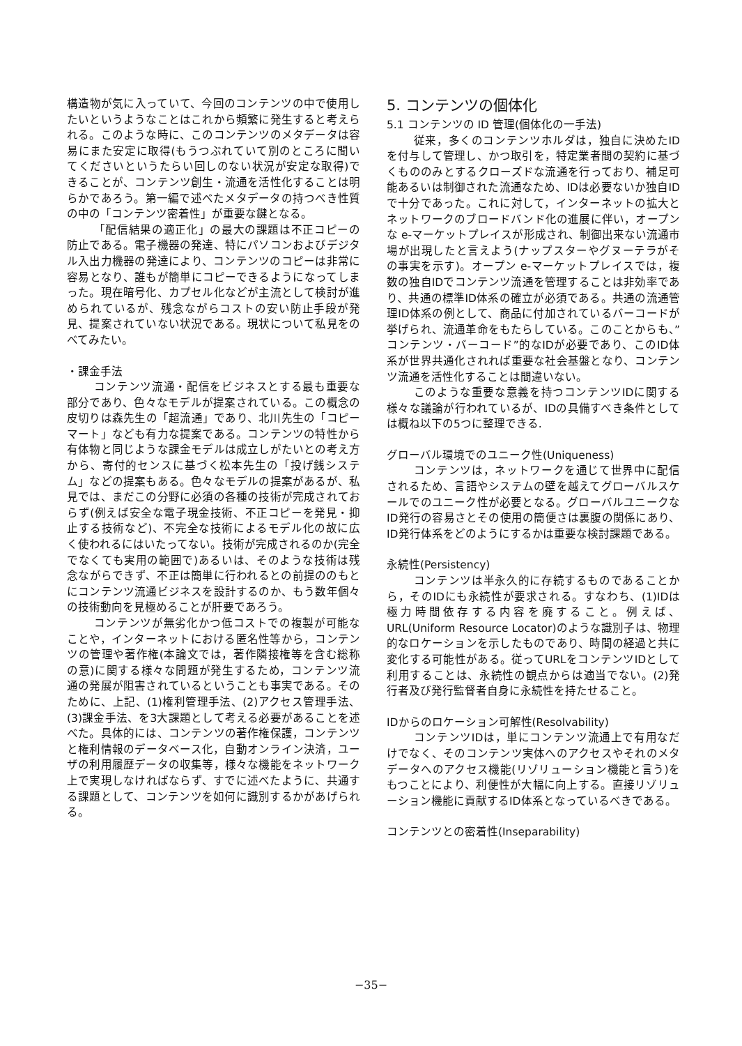構造物が気に入っていて、今回のコンテンツの中で使用したいというようなことはこれから頻繁に発生すると考えられる。このような時に、このコンテンツのメタデータは容易にまた安定に取得(もうつぶれていて別のところに聞いてくださいというたらい回しのない状況が安定な取得)できることが、コンテンツ創生・流通を活性化することは明らかであろう。第一編で述べたメタデータの持つべき性質の中の「コンテンツ密着性」が重要な鍵となる。
「配信結果の適正化」の最大の課題は不正コピーの防止である。電子機器の発達、特にパソコンおよびデジタル入出力機器の発達により、コンテンツのコピーは非常に容易となり、誰もが簡単にコピーできるようになってしまった。現在暗号化、カプセル化などが主流として検討が進められているが、残念ながらコストの安い防止手段が発見、提案されていない状況である。現状について私見をのべてみたい。
・課金手法
コンテンツ流通・配信をビジネスとする最も重要な部分であり、色々なモデルが提案されている。この概念の皮切りは森先生の「超流通」であり、北川先生の「コピーマート」なども有力な提案である。コンテンツの特性から有体物と同じような課金モデルは成立しがたいとの考え方から、寄付的センスに基づく松本先生の「投げ銭システム」などの提案もある。色々なモデルの提案があるが、私見では、まだこの分野に必須の各種の技術が完成されておらず(例えば安全な電子現金技術、不正コピーを発見・抑止する技術など)、不完全な技術によるモデル化の故に広く使われるにはいたってない。技術が完成されるのか(完全でなくても実用の範囲で)あるいは、そのような技術は残念ながらできず、不正は簡単に行われるとの前提ののもとにコンテンツ流通ビジネスを設計するのか、もう数年個々の技術動向を見極めることが肝要であろう。
コンテンツが無劣化かつ低コストでの複製が可能なことや，インターネットにおける匿名性等から，コンテンツの管理や著作権(本論文では，著作隣接権等を含む総称の意)に関する様々な問題が発生するため，コンテンツ流通の発展が阻害されているということも事実である。そのために、上記、(1)権利管理手法、(2)アクセス管理手法、(3)課金手法、を3大課題として考える必要があることを述べた。具体的には、コンテンツの著作権保護，コンテンツと権利情報のデータベース化，自動オンライン決済，ユーザの利用履歴データの収集等，様々な機能をネットワーク上で実現しなければならず、すでに述べたように、共通する課題として、コンテンツを如何に識別するかがあげられる。
5. コンテンツの個体化
5.1 コンテンツの ID 管理(個体化の一手法)
従来，多くのコンテンツホルダは，独自に決めたIDを付与して管理し、かつ取引を，特定業者間の契約に基づくもののみとするクローズドな流通を行っており、補足可能あるいは制御された流通なため、IDは必要ないか独自IDで十分であった。これに対して，インターネットの拡大とネットワークのブロードバンド化の進展に伴い，オープンな e-マーケットプレイスが形成され、制御出来ない流通市場が出現したと言えよう(ナップスターやグヌーテラがその事実を示す)。オープン e-マーケットプレイスでは，複数の独自IDでコンテンツ流通を管理することは非効率であり、共通の標準ID体系の確立が必須である。共通の流通管理ID体系の例として、商品に付加されているバーコードが挙げられ、流通革命をもたらしている。このことからも、”コンテンツ・バーコード”的なIDが必要であり、このID体系が世界共通化されれば重要な社会基盤となり、コンテンツ流通を活性化することは間違いない。
このような重要な意義を持つコンテンツIDに関する様々な議論が行われているが、IDの具備すべき条件としては概ね以下の5つに整理できる.
グローバル環境でのユニーク性(Uniqueness)
コンテンツは，ネットワークを通じて世界中に配信されるため、言語やシステムの壁を越えてグローバルスケールでのユニーク性が必要となる。グローバルユニークなID発行の容易さとその使用の簡便さは裏腹の関係にあり、ID発行体系をどのようにするかは重要な検討課題である。
永続性(Persistency)
コンテンツは半永久的に存続するものであることから，そのIDにも永続性が要求される。すなわち、(1)IDは極力時間依存する内容を廃すること。例えば、URL(Uniform Resource Locator)のような識別子は、物理的なロケーションを示したものであり、時間の経過と共に変化する可能性がある。従ってURLをコンテンツIDとして利用することは、永続性の観点からは適当でない。(2)発行者及び発行監督者自身に永続性を持たせること。
IDからのロケーション可解性(Resolvability)
コンテンツIDは，単にコンテンツ流通上で有用なだけでなく、そのコンテンツ実体へのアクセスやそれのメタデータへのアクセス機能(リゾリューション機能と言う)をもつことにより、利便性が大幅に向上する。直接リゾリューション機能に貢献するID体系となっているべきである。
コンテンツとの密着性(Inseparability)
−35−